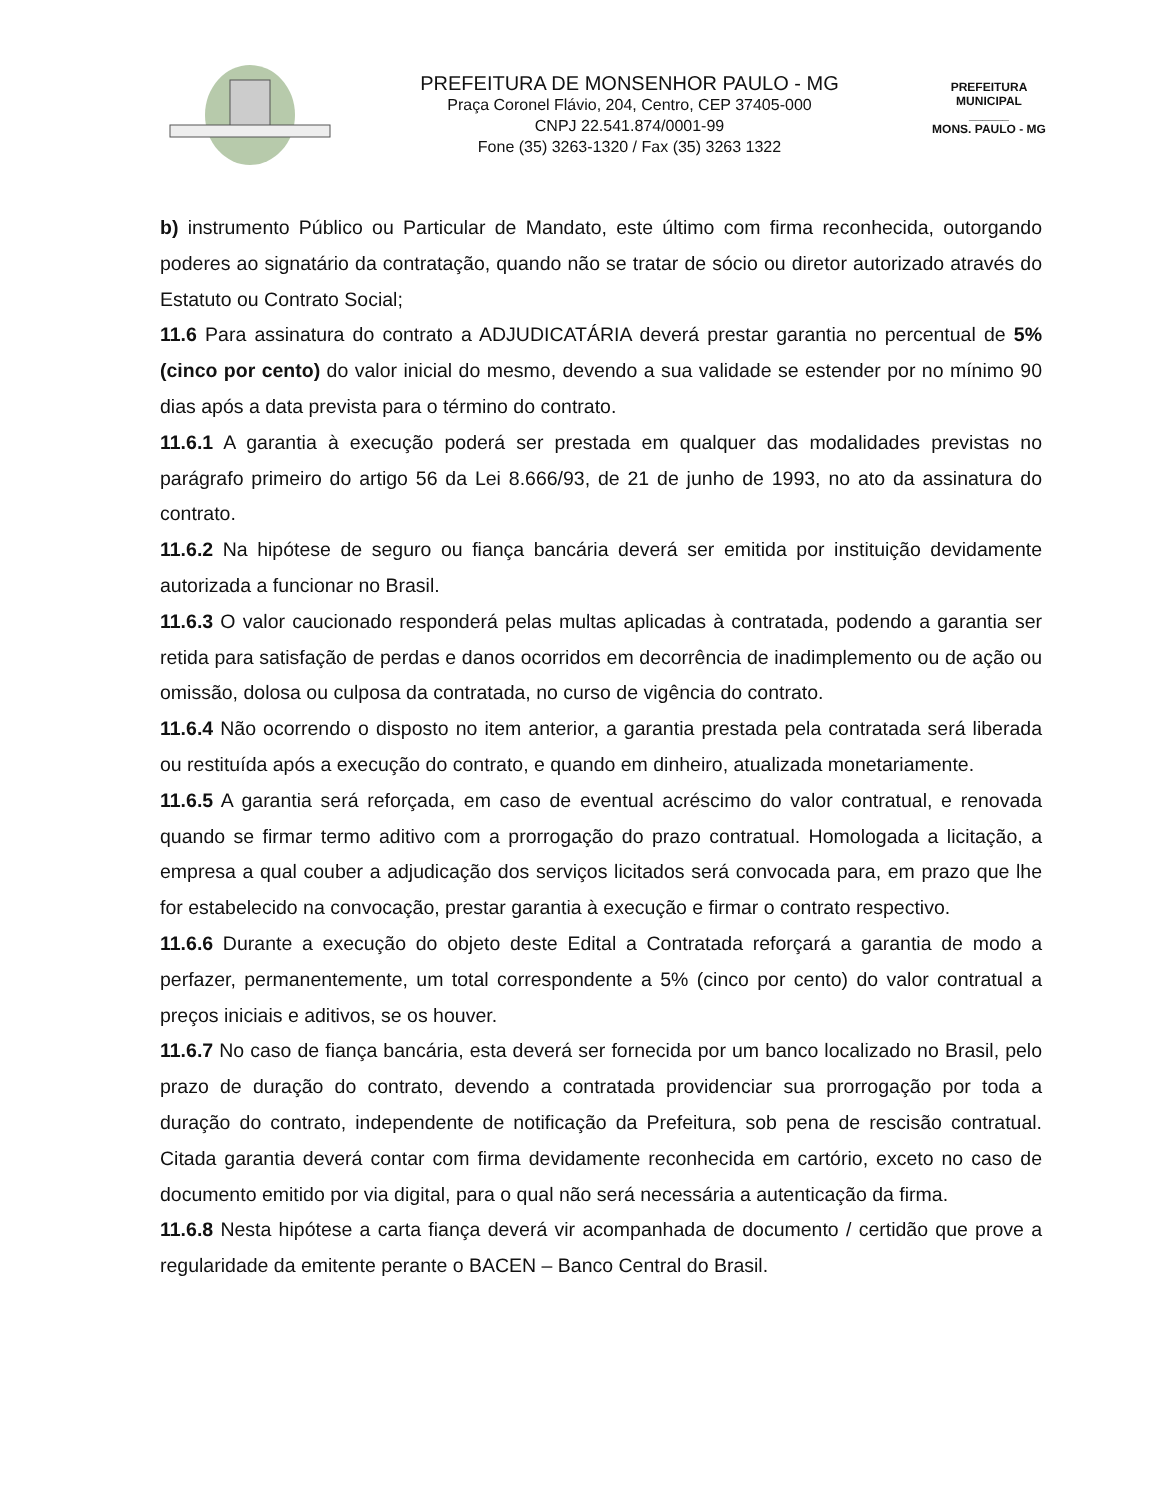PREFEITURA DE MONSENHOR PAULO - MG
Praça Coronel Flávio, 204, Centro, CEP 37405-000
CNPJ 22.541.874/0001-99
Fone (35) 3263-1320 / Fax (35) 3263 1322
PREFEITURA MUNICIPAL
______
MONS. PAULO - MG
b) instrumento Público ou Particular de Mandato, este último com firma reconhecida, outorgando poderes ao signatário da contratação, quando não se tratar de sócio ou diretor autorizado através do Estatuto ou Contrato Social;
11.6 Para assinatura do contrato a ADJUDICATÁRIA deverá prestar garantia no percentual de 5% (cinco por cento) do valor inicial do mesmo, devendo a sua validade se estender por no mínimo 90 dias após a data prevista para o término do contrato.
11.6.1 A garantia à execução poderá ser prestada em qualquer das modalidades previstas no parágrafo primeiro do artigo 56 da Lei 8.666/93, de 21 de junho de 1993, no ato da assinatura do contrato.
11.6.2 Na hipótese de seguro ou fiança bancária deverá ser emitida por instituição devidamente autorizada a funcionar no Brasil.
11.6.3 O valor caucionado responderá pelas multas aplicadas à contratada, podendo a garantia ser retida para satisfação de perdas e danos ocorridos em decorrência de inadimplemento ou de ação ou omissão, dolosa ou culposa da contratada, no curso de vigência do contrato.
11.6.4 Não ocorrendo o disposto no item anterior, a garantia prestada pela contratada será liberada ou restituída após a execução do contrato, e quando em dinheiro, atualizada monetariamente.
11.6.5 A garantia será reforçada, em caso de eventual acréscimo do valor contratual, e renovada quando se firmar termo aditivo com a prorrogação do prazo contratual. Homologada a licitação, a empresa a qual couber a adjudicação dos serviços licitados será convocada para, em prazo que lhe for estabelecido na convocação, prestar garantia à execução e firmar o contrato respectivo.
11.6.6 Durante a execução do objeto deste Edital a Contratada reforçará a garantia de modo a perfazer, permanentemente, um total correspondente a 5% (cinco por cento) do valor contratual a preços iniciais e aditivos, se os houver.
11.6.7 No caso de fiança bancária, esta deverá ser fornecida por um banco localizado no Brasil, pelo prazo de duração do contrato, devendo a contratada providenciar sua prorrogação por toda a duração do contrato, independente de notificação da Prefeitura, sob pena de rescisão contratual. Citada garantia deverá contar com firma devidamente reconhecida em cartório, exceto no caso de documento emitido por via digital, para o qual não será necessária a autenticação da firma.
11.6.8 Nesta hipótese a carta fiança deverá vir acompanhada de documento / certidão que prove a regularidade da emitente perante o BACEN – Banco Central do Brasil.